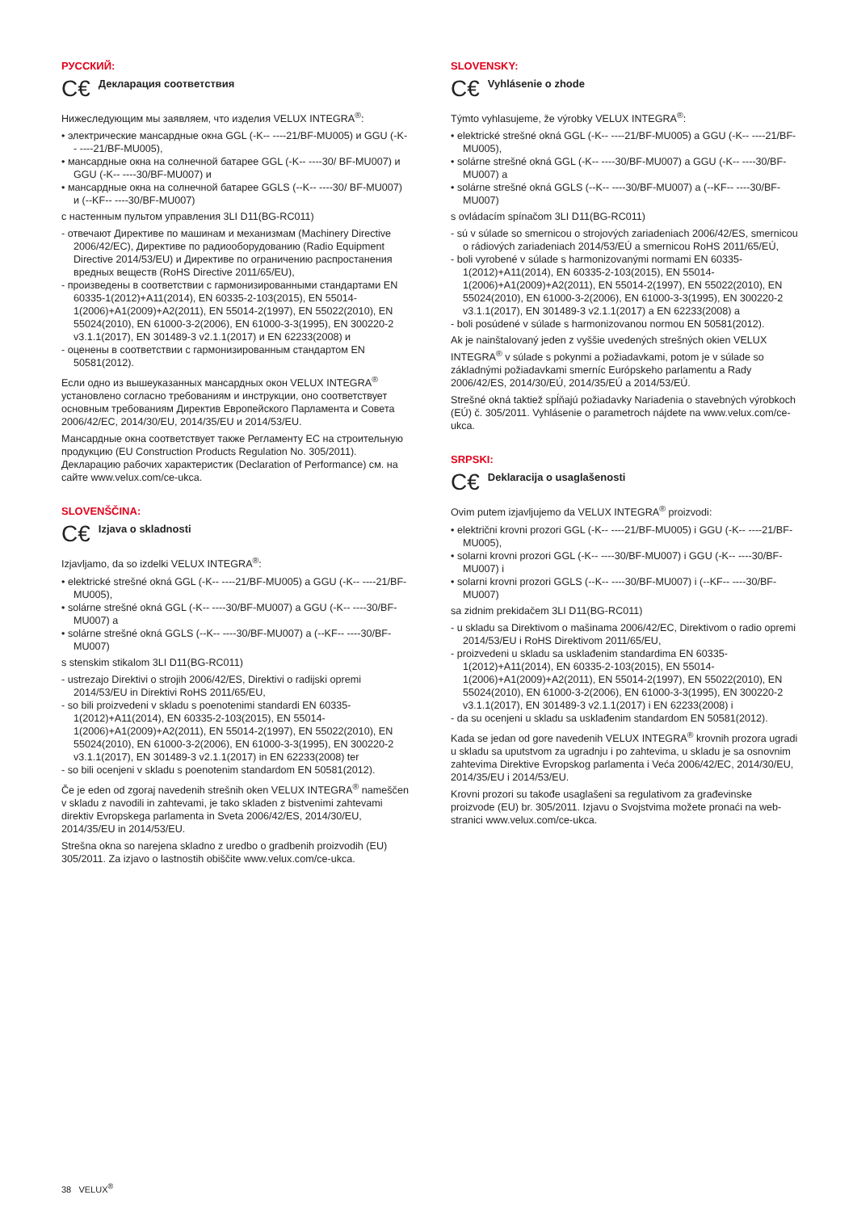РУССКИЙ:
C€ Декларация соответствия
Нижеследующим мы заявляем, что изделия VELUX INTEGRA<sup>®</sup>:
• электрические мансардные окна GGL (-K-- ----21/BF-MU005) и GGU (-K-- ----21/BF-MU005),
• мансардные окна на солнечной батарее GGL (-K-- ----30/ BF-MU007) и GGU (-K-- ----30/BF-MU007) и
• мансардные окна на солнечной батарее GGLS (--K-- ----30/ BF-MU007) и (--KF-- ----30/BF-MU007)
с настенным пультом управления 3LI D11(BG-RC011)
- отвечают Директиве по машинам и механизмам (Machinery Directive 2006/42/EC), Директиве по радиооборудованию (Radio Equipment Directive 2014/53/EU) и Директиве по ограничению распростанения вредных веществ (RoHS Directive 2011/65/EU),
- произведены в соответствии с гармонизированными стандартами EN 60335-1(2012)+A11(2014), EN 60335-2-103(2015), EN 55014-1(2006)+A1(2009)+A2(2011), EN 55014-2(1997), EN 55022(2010), EN 55024(2010), EN 61000-3-2(2006), EN 61000-3-3(1995), EN 300220-2 v3.1.1(2017), EN 301489-3 v2.1.1(2017) и EN 62233(2008) и
- оценены в соответствии с гармонизированным стандартом EN 50581(2012).
Если одно из вышеуказанных мансардных окон VELUX INTEGRA<sup>®</sup> установлено согласно требованиям и инструкции, оно соответствует основным требованиям Директив Европейского Парламента и Совета 2006/42/EC, 2014/30/EU, 2014/35/EU и 2014/53/EU.
Мансардные окна соответствует также Регламенту ЕС на строительную продукцию (EU Construction Products Regulation No. 305/2011). Декларацию рабочих характеристик (Declaration of Performance) см. на сайте www.velux.com/ce-ukca.
SLOVENŠČINA:
C€ Izjava o skladnosti
Izjavljamo, da so izdelki VELUX INTEGRA<sup>®</sup>:
• elektrické strešné okná GGL (-K-- ----21/BF-MU005) a GGU (-K-- ----21/BF-MU005),
• solárne strešné okná GGL (-K-- ----30/BF-MU007) a GGU (-K-- ----30/BF-MU007) a
• solárne strešné okná GGLS (--K-- ----30/BF-MU007) a (--KF-- ----30/BF-MU007)
s stenskim stikalom 3LI D11(BG-RC011)
- ustrezajo Direktivi o strojih 2006/42/ES, Direktivi o radijski opremi 2014/53/EU in Direktivi RoHS 2011/65/EU,
- so bili proizvedeni v skladu s poenotenimi standardi EN 60335-1(2012)+A11(2014), EN 60335-2-103(2015), EN 55014-1(2006)+A1(2009)+A2(2011), EN 55014-2(1997), EN 55022(2010), EN 55024(2010), EN 61000-3-2(2006), EN 61000-3-3(1995), EN 300220-2 v3.1.1(2017), EN 301489-3 v2.1.1(2017) in EN 62233(2008) ter
- so bili ocenjeni v skladu s poenotenim standardom EN 50581(2012).
Če je eden od zgoraj navedenih strešnih oken VELUX INTEGRA<sup>®</sup> nameščen v skladu z navodili in zahtevami, je tako skladen z bistvenimi zahtevami direktiv Evropskega parlamenta in Sveta 2006/42/ES, 2014/30/EU, 2014/35/EU in 2014/53/EU.
Strešna okna so narejena skladno z uredbo o gradbenih proizvodih (EU) 305/2011. Za izjavo o lastnostih obiščite www.velux.com/ce-ukca.
SLOVENSKY:
C€ Vyhlásenie o zhode
Týmto vyhlasujeme, že výrobky VELUX INTEGRA<sup>®</sup>:
• elektrické strešné okná GGL (-K-- ----21/BF-MU005) a GGU (-K-- ----21/BF-MU005),
• solárne strešné okná GGL (-K-- ----30/BF-MU007) a GGU (-K-- ----30/BF-MU007) a
• solárne strešné okná GGLS (--K-- ----30/BF-MU007) a (--KF-- ----30/BF-MU007)
s ovládacím spínačom 3LI D11(BG-RC011)
- sú v súlade so smernicou o strojových zariadeniach 2006/42/ES, smernicou o rádiových zariadeniach 2014/53/EÚ a smernicou RoHS 2011/65/EÚ,
- boli vyrobené v súlade s harmonizovanými normami EN 60335-1(2012)+A11(2014), EN 60335-2-103(2015), EN 55014-1(2006)+A1(2009)+A2(2011), EN 55014-2(1997), EN 55022(2010), EN 55024(2010), EN 61000-3-2(2006), EN 61000-3-3(1995), EN 300220-2 v3.1.1(2017), EN 301489-3 v2.1.1(2017) a EN 62233(2008) a
- boli posúdené v súlade s harmonizovanou normou EN 50581(2012).
Ak je nainštalovaný jeden z vyššie uvedených strešných okien VELUX INTEGRA<sup>®</sup> v súlade s pokynmi a požiadavkami, potom je v súlade so základnými požiadavkami smerníc Európskeho parlamentu a Rady 2006/42/ES, 2014/30/EÚ, 2014/35/EÚ a 2014/53/EÚ.
Strešné okná taktiež spĺňajú požiadavky Nariadenia o stavebných výrobkoch (EÚ) č. 305/2011. Vyhlásenie o parametroch nájdete na www.velux.com/ce-ukca.
SRPSKI:
C€ Deklaracija o usaglašenosti
Ovim putem izjavljujemo da VELUX INTEGRA<sup>®</sup> proizvodi:
• električni krovni prozori GGL (-K-- ----21/BF-MU005) i GGU (-K-- ----21/BF-MU005),
• solarni krovni prozori GGL (-K-- ----30/BF-MU007) i GGU (-K-- ----30/BF-MU007) i
• solarni krovni prozori GGLS (--K-- ----30/BF-MU007) i (--KF-- ----30/BF-MU007)
sa zidnim prekidačem 3LI D11(BG-RC011)
- u skladu sa Direktivom o mašinama 2006/42/EC, Direktivom o radio opremi 2014/53/EU i RoHS Direktivom 2011/65/EU,
- proizvedeni u skladu sa usklađenim standardima EN 60335-1(2012)+A11(2014), EN 60335-2-103(2015), EN 55014-1(2006)+A1(2009)+A2(2011), EN 55014-2(1997), EN 55022(2010), EN 55024(2010), EN 61000-3-2(2006), EN 61000-3-3(1995), EN 300220-2 v3.1.1(2017), EN 301489-3 v2.1.1(2017) i EN 62233(2008) i
- da su ocenjeni u skladu sa usklađenim standardom EN 50581(2012).
Kada se jedan od gore navedenih VELUX INTEGRA<sup>®</sup> krovnih prozora ugradi u skladu sa uputstvom za ugradnju i po zahtevima, u skladu je sa osnovnim zahtevima Direktive Evropskog parlamenta i Veća 2006/42/EC, 2014/30/EU, 2014/35/EU i 2014/53/EU.
Krovni prozori su takođe usaglašeni sa regulativom za građevinske proizvode (EU) br. 305/2011. Izjavu o Svojstvima možete pronaći na web-stranici www.velux.com/ce-ukca.
38 VELUX<sup>®</sup>